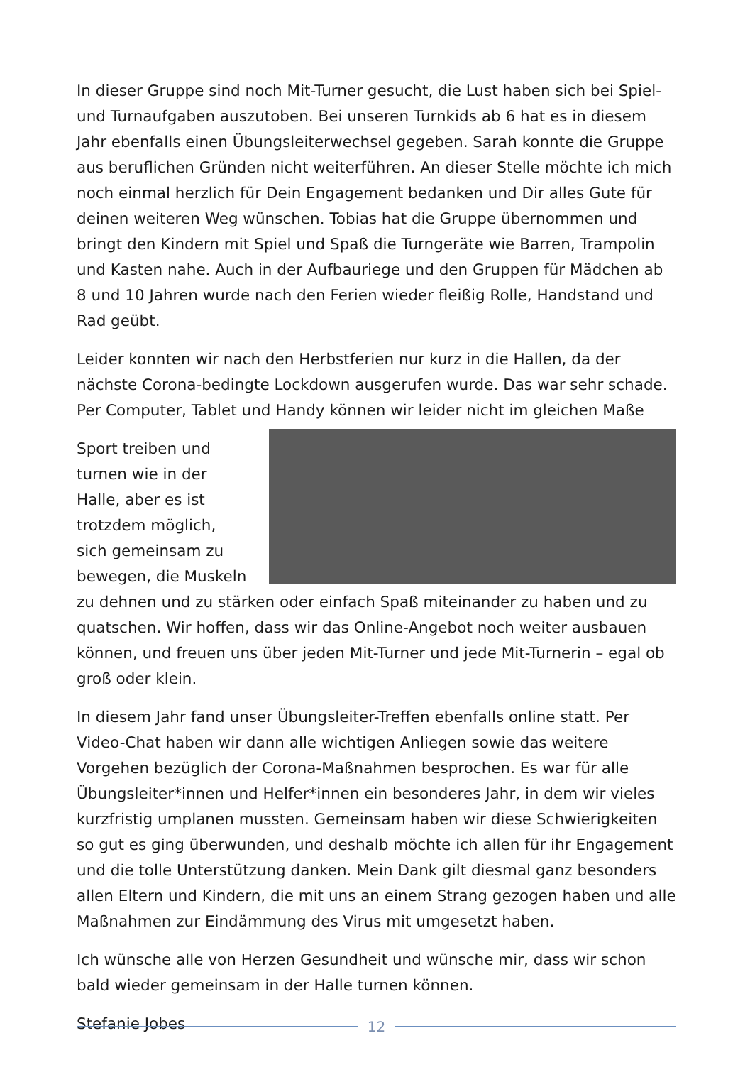In dieser Gruppe sind noch Mit-Turner gesucht, die Lust haben sich bei Spiel- und Turnaufgaben auszutoben. Bei unseren Turnkids ab 6 hat es in diesem Jahr ebenfalls einen Übungsleiterwechsel gegeben. Sarah konnte die Gruppe aus beruflichen Gründen nicht weiterführen. An dieser Stelle möchte ich mich noch einmal herzlich für Dein Engagement bedanken und Dir alles Gute für deinen weiteren Weg wünschen. Tobias hat die Gruppe übernommen und bringt den Kindern mit Spiel und Spaß die Turngeräte wie Barren, Trampolin und Kasten nahe. Auch in der Aufbauriege und den Gruppen für Mädchen ab 8 und 10 Jahren wurde nach den Ferien wieder fleißig Rolle, Handstand und Rad geübt.
Leider konnten wir nach den Herbstferien nur kurz in die Hallen, da der nächste Corona-bedingte Lockdown ausgerufen wurde. Das war sehr schade. Per Computer, Tablet und Handy können wir leider nicht im gleichen Maße
Sport treiben und turnen wie in der Halle, aber es ist trotzdem möglich, sich gemeinsam zu bewegen, die Muskeln zu dehnen und zu stärken oder einfach Spaß miteinander zu haben und zu quatschen. Wir hoffen, dass wir das Online-Angebot noch weiter ausbauen können, und freuen uns über jeden Mit-Turner und jede Mit-Turnerin – egal ob groß oder klein.
In diesem Jahr fand unser Übungsleiter-Treffen ebenfalls online statt. Per Video-Chat haben wir dann alle wichtigen Anliegen sowie das weitere Vorgehen bezüglich der Corona-Maßnahmen besprochen. Es war für alle Übungsleiter*innen und Helfer*innen ein besonderes Jahr, in dem wir vieles kurzfristig umplanen mussten. Gemeinsam haben wir diese Schwierigkeiten so gut es ging überwunden, und deshalb möchte ich allen für ihr Engagement und die tolle Unterstützung danken. Mein Dank gilt diesmal ganz besonders allen Eltern und Kindern, die mit uns an einem Strang gezogen haben und alle Maßnahmen zur Eindämmung des Virus mit umgesetzt haben.
Ich wünsche alle von Herzen Gesundheit und wünsche mir, dass wir schon bald wieder gemeinsam in der Halle turnen können.
Stefanie Jobes
12